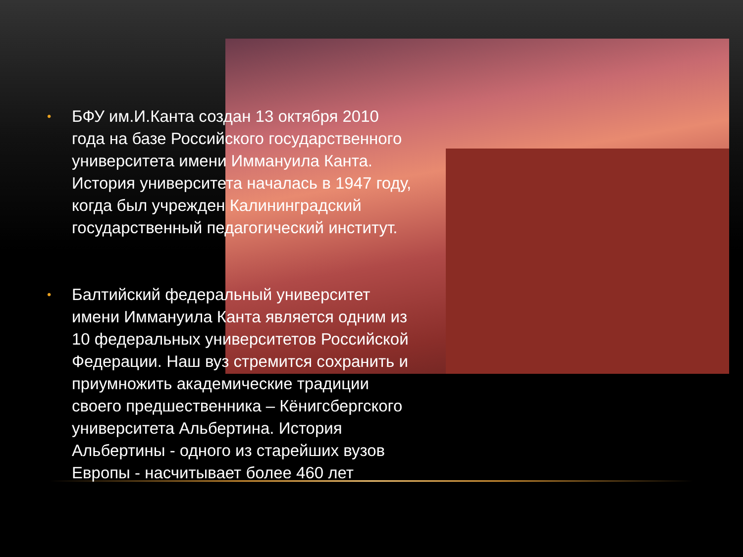• БФУ им.И.Канта создан 13 октября 2010 года на базе Российского государственного университета имени Иммануила Канта. История университета началась в 1947 году, когда был учрежден Калининградский государственный педагогический институт.
• Балтийский федеральный университет имени Иммануила Канта является одним из 10 федеральных университетов Российской Федерации. Наш вуз стремится сохранить и приумножить академические традиции своего предшественника – Кёнигсбергского университета Альбертина. История Альбертины - одного из старейших вузов Европы - насчитывает более 460 лет